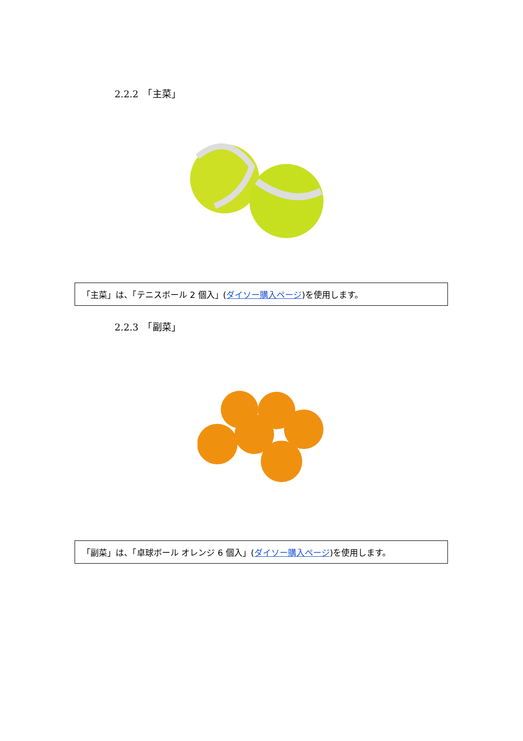2.2.2　「主菜」
「主菜」は、「テニスボール 2 個入」(ダイソー購入ページ)を使用します。
2.2.3　「副菜」
「副菜」は、「卓球ボール オレンジ 6 個入」(ダイソー購入ページ)を使用します。